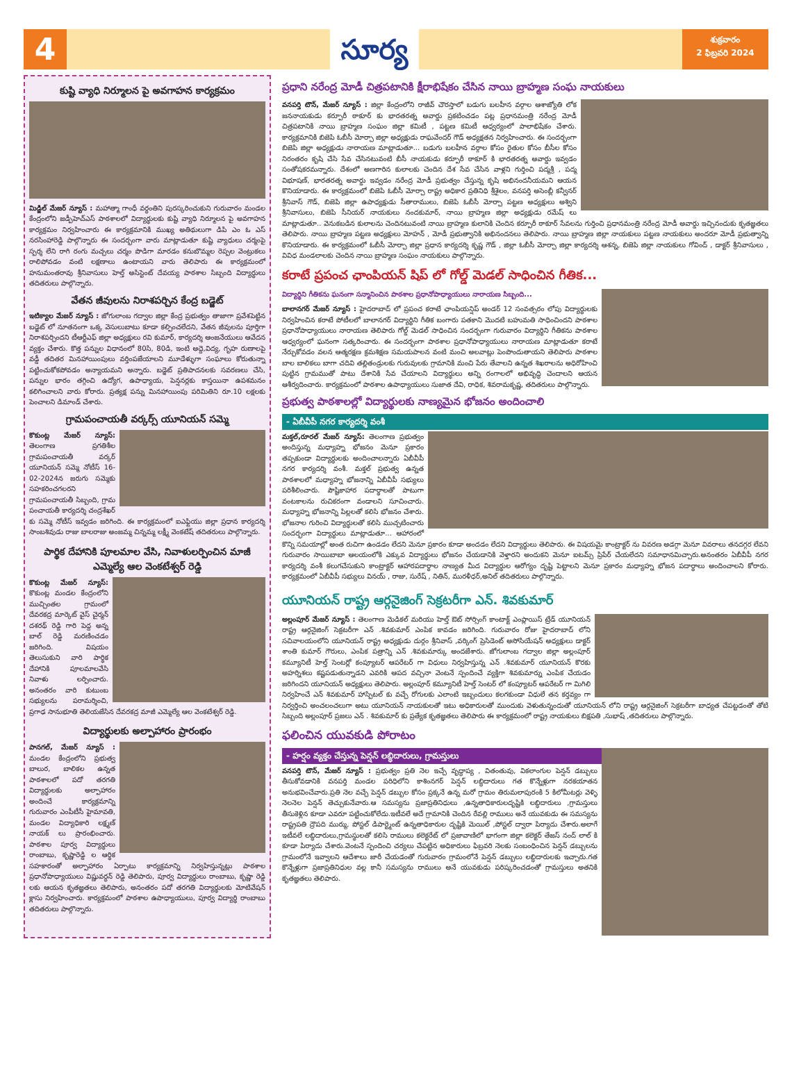4
సూర్య
శుక్రవారం
2 ఫిబ్రవరి 2024
కుష్టి వ్యాధి నిర్మూలన పై అవగాహన కార్యక్రమం
మిడ్జిల్ మేజర్ న్యూస్ : మహాత్మా గాంధీ వర్ధంతిని పురస్కరించుకుని గురువారం మండల కేంద్రంలోని జడ్పీహెచ్ఎస్ పాఠశాలలో విద్యార్థులకు కుష్టి వ్యాధి నిర్మూలన పై అవగాహన కార్యక్రమం నిర్వహించారు ఈ కార్యక్రమానికి ముఖ్య అతిథులుగా డిపి ఎం ఓ ఎస్ నరసింహారెడ్డి పాల్గొన్నారు ఈ సందర్భంగా వారు మాట్లాడుతూ కుష్టి వ్యాధులు చర్మంపై స్పర్శ లేని రాగి రంగు మచ్చలు చర్మం పొడిగా మారడం కనుబొమ్మల రెప్పల వెంట్రుకలు రాలిపోవడం వంటి లక్షణాలు ఉంటాయని వారు తెలిపారు ఈ కార్యక్రమంలో హనుమంతరావు శ్రీనివాసులు హెల్త్ అసిస్టెంట్ దేవయ్య పాఠశాల సిబ్బంది విద్యార్థులు తదితరులు పాల్గొన్నారు.
వేతన జీవులను నిరాశపర్చిన కేంద్ర బడ్జెట్
ఇటిక్యాల మేజర్ న్యూస్ : జోగులాంబ గద్వాల జిల్లా కేంద్ర ప్రభుత్వం తాజాగా ప్రవేశపెట్టిన బడ్జెట్ లో నూతనంగా ఒక్క వెసులుబాటు కూడా కల్పించలేదని, వేతన జీవులను పూర్తిగా నిరాశపర్చిందని టీఆర్టీఎఫ్ జిల్లా అధ్యక్షులు రవి కుమార్, కార్యదర్శి ఆంజనేయులు ఆవేదన వ్యక్తం చేశారు. కొత్త పన్నుల విధానంలో 80సి, 80డి, ఇంటి అద్దె,విద్య, గృహ రుణాలపై వడ్డీ తదితర మినహాయింపులు వర్తింపజేయాలని మూడేళ్ళుగా సంఘాలు కోరుతున్నా పట్టించుకోకపోవడం అన్యాయమని అన్నారు. బడ్జెట్ ప్రతిపాదనలకు సవరణలు చేసి, పన్నుల భారం తగ్గించి ఉద్యోగ, ఉపాధ్యాయ, పెన్షనర్లకు కాస్తయినా ఉపశమనం కలిగించాలని వారు కోరారు. ప్రత్యక్ష పన్ను మినహాయింపు పరిమితిని రూ.10 లక్షలకు పెంచాలని డిమాండ్ చేశారు.
గ్రామపంచాయతీ వర్కర్స్ యూనియన్ సమ్మె
కొకుంట్ల మేజర్ న్యూస్: తెలంగాణ ప్రగతిశీల గ్రామపంచాయతీ వర్కర్ యూనియన్ సమ్మె నోటీస్ 16- 02-2024న జరుగు సమ్మెకు సహకరించగలరని గ్రామపంచాయతీ సిబ్బంది, గ్రామ పంచాయతీ కార్యదర్శి చంద్రశేఖర్ కు సమ్మె నోటీస్ ఇవ్వడం జరిగింది. ఈ కార్యక్రమంలో ఐఎఫ్టియు జిల్లా ప్రధాన కార్యదర్శి సాంబశివుడు రాజు బాలరాజు అంజమ్మ చిన్నమ్మ లక్ష్మీ వెంకటేష్ తదితరులు పాల్గొన్నారు.
పార్థిక దేహానికి పూలమాల వేసి, నివాళులర్పించిన మాజీ ఎమ్మెల్యే ఆల వెంకటేశ్వర్ రెడ్డి
కొకుంట్ల మేజర్ న్యూస్: కొకుంట్ల మండల కేంద్రంలోని ముచ్చింతల గ్రామంలో దేవరకద్ర మార్కెట్ వైస్ చైర్మన్ దశరథ్ రెడ్డి గారి పెద్ద అన్న బాల్ రెడ్డి మరణించడం జరిగింది. విషయం తెలుసుకుని వారి పార్థిక దేహానికి పూలమాలవేసి నివాళు లర్పించారు. అనంతరం వారి కుటుంబ సభ్యులను పరామర్శించి, ప్రగాఢ సానుభూతి తెలియజేసిన దేవరకద్ర మాజీ ఎమ్మెల్యే ఆల వెంకటేశ్వర్ రెడ్డి.
విద్యార్థులకు అల్పాహారం ప్రారంభం
పానగల్, మేజర్ న్యూస్ : మండల కేంద్రంలోని ప్రభుత్వ బాలుర, బాలికల ఉన్నత పాఠశాలలో పదో తరగతి విద్యార్థులకు అల్పాహారం అందించే కార్యక్రమాన్ని గురువారం ఎంపీటీసీ హైమావతి, మండల విద్యాధికారి లక్ష్మణ్ నాయక్ లు ప్రారంభించారు. పాఠశాల పూర్వ విద్యార్థులు రాంబాబు, కృష్ణారెడ్డి ల ఆర్థిక సహకారంతో అల్పాహారం ఏర్పాటు కార్యక్రమాన్ని నిర్వహిస్తున్నట్లు పాఠశాల ప్రధానోపాధ్యాయులు విష్ణువర్ధన్ రెడ్డి తెలిపారు, పూర్వ విద్యార్థులు రాంబాబు, కృష్ణా రెడ్డి లకు ఆయన కృతజ్ఞతలు తెలిపారు, అనంతరం పదో తరగతి విద్యార్థులకు మోటివేషన్ క్లాసు నిర్వహించారు. కార్యక్రమంలో పాఠశాల ఉపాధ్యాయులు, పూర్వ విద్యార్థి రాంబాబు తదితరులు పాల్గొన్నారు.
ప్రధాని నరేంద్ర మోడీ చిత్రపటానికి క్షీరాభిషేకం చేసిన నాయి బ్రాహ్మణ సంఘ నాయకులు
వనపర్తి టౌన్, మేజర్ న్యూస్ : జిల్లా కేంద్రంలోని రాజీవ్ చౌరస్తాలో బడుగు బలహీన వర్గాల ఆశాజ్యోతి లోక జననాయకుడు కర్పూరీ ఠాకూర్ కు భారతరత్న అవార్డు ప్రకటించడం పట్ల ప్రధానమంత్రి నరేంద్ర మోడీ చిత్రపటానికి నాయి బ్రాహ్మణ సంఘం జిల్లా కమిటీ , పట్టణ కమిటీ ఆధ్వర్యంలో పాలాభిషేకం చేశారు. కార్యక్రమానికి బిజెపి ఓబీసీ మోర్చా జిల్లా అధ్యక్షుడు రాఘవేందర్ గౌడ్ అధ్యక్షతన నిర్వహించారు. ఈ సందర్భంగా బిజెపి జిల్లా అధ్యక్షుడు నారాయణ మాట్లాడుతూ... బడుగు బలహీన వర్గాల కోసం రైతుల కోసం బీసీల కోసం నిరంతరం కృషి చేసి సేవ చేసినటువంటి బీసీ నాయకుడు కర్పూరీ ఠాకూర్ కి భారతరత్న అవార్డు ఇవ్వడం సంతోషకరమన్నారు. దేశంలో అణగారిన కులాలకు చెందిన దేశ సేవ చేసిన వాళ్లని గుర్తించి పద్మశ్రీ , పద్మ విభూషణ్, భారతరత్న అవార్డు ఇవ్వడం నరేంద్ర మోడీ ప్రభుత్వం చేస్తున్న కృషి అభినందనీయమని ఆయన కొనియాడారు. ఈ కార్యక్రమంలో బిజెపి ఓబీసీ మోర్చా రాష్ట్ర అధికార ప్రతినిధి శ్రీశైలం, వనపర్తి అసెంబ్లీ కన్వీనర్ శ్రీనివాస్ గౌడ్, బిజెపి జిల్లా ఉపాధ్యక్షుడు సీతారాములు, బిజెపి ఓబీసీ మోర్చా పట్టణ అధ్యక్షులు అశ్విని శ్రీనివాసులు, బిజెపి సీనియర్ నాయకులు నందకుమార్, నాయి బ్రాహ్మణ జిల్లా అధ్యక్షుడు రమేష్ లు మాట్లాడుతూ.. వెనుకబడిన కులాలను చెందినటువంటి నాయి బ్రాహ్మణ కులానికి చెందిన కర్పూరీ ఠాకూర్ సేవలను గుర్తించి ప్రధానమంత్రి నరేంద్ర మోడీ అవార్డు ఇచ్చినందుకు కృతజ్ఞతలు తెలిపారు. నాయి బ్రాహ్మణ పట్టణ అధ్యక్షులు మోహన్ , మోడీ ప్రభుత్వానికి అభినందనలు తెలిపారు. నాయి బ్రాహ్మణ జిల్లా నాయకులు పట్టణ నాయకులు అందరూ మోడీ ప్రభుత్వాన్ని కొనియాడారు. ఈ కార్యక్రమంలో ఓబీసీ మోర్చా జిల్లా ప్రధాన కార్యదర్శి కృష్ణ గౌడ్ , జిల్లా ఓబీసీ మోర్చా జిల్లా కార్యదర్శి ఆశన్న, బిజెపి జిల్లా నాయకులు గోవింద్ , డాక్టర్ శ్రీనివాసులు , వివిధ మండలాలకు చెందిన నాయి బ్రాహ్మణ సంఘం నాయకులు పాల్గొన్నారు.
కరాటే ప్రపంచ ఛాంపియన్ షిప్ లో గోల్డ్ మెడల్ సాధించిన గీతిక...
విద్యార్థిని గీతికను ఘనంగా సన్మానించిన పాఠశాల ప్రధానోపాధ్యాయులు నారాయణ సిబ్బంది...
బాలానగర్ మేజర్ న్యూస్ : హైదరాబాద్ లో ప్రపంచ కరాటే ఛాంపియన్షిప్ అండర్ 12 సంవత్సరం లోపు విద్యార్థులకు నిర్వహించిన కరాటే పోటీలలో బాలానగర్ విద్యార్థిని గీతిక బంగారు పతకాని మొదటి బహుమతి సాధించిందని పాఠశాల ప్రధానోపాధ్యాయులు నారాయణ తెలిపారు గోల్డ్ మెడల్ సాధించిన సందర్భంగా గురువారం విద్యార్థిని గీతికను పాఠశాల ఆధ్వర్యంలో ఘనంగా సత్కరించారు. ఈ సందర్భంగా పాఠశాల ప్రధానోపాధ్యాయులు నారాయణ మాట్లాడుతూ కరాటే నేర్చుకోవడం వలన ఆత్మరక్షణ క్రమశిక్షణ సమయపాలన వంటి మంచి అలవాట్లు పెంపొందుతాయని తెలిపారు పాఠశాల బాల బాలికలు బాగా చదివి తల్లితండ్రులకు గురువులకు గ్రామానికి మంచి పేరు తేవాలని ఉన్నత శిఖరాలను అధిరోహించి పుట్టిన గ్రామముతో పాటు దేశానికి సేవ చేయాలని విద్యార్థులు అన్ని రంగాలలో అభివృద్ధి చెందాలని ఆయన ఆశీర్వదించారు. కార్యక్రమంలో పాఠశాల ఉపాధ్యాయులు సుజాత దేవి, రాధిక, శివరామకృష్ణ, తదితరులు పాల్గొన్నారు.
ప్రభుత్వ పాఠశాలల్లో విద్యార్థులకు నాణ్యమైన భోజనం అందించాలి
- ఏబీవీపీ నగర కార్యదర్శి వంశీ
మక్తల్,రూరల్ మేజర్ న్యూస్: తెలంగాణ ప్రభుత్వం అందిస్తున్న మధ్యాహ్న భోజనం మెనూ ప్రకారం తప్పకుండా విద్యార్థులకు అందించాలన్నారు ఏబీవీపీ నగర కార్యదర్శి వంశీ. మక్తల్ ప్రభుత్వ ఉన్నత పాఠశాలలో మధ్యాహ్న భోజనాన్ని ఏబీవీపీ సభ్యులు పరిశీలించారు. పౌష్టికాహార పదార్థాలతో పాటుగా వంటకాలను రుచికరంగా వండాలని సూచించారు. మధ్యాహ్న భోజనాన్ని పిల్లలతో కలిసి భోజనం చేశారు. భోజనాల గురించి విద్యార్థులతో కలిసి ముచ్చటించారు సందర్భంగా విద్యార్థులు మాట్లాడుతూ... ఆహారంలో కొన్ని సమయాల్లో అంత రుచిగా ఉండడం లేదని మెనూ ప్రకారం కూడా అందడం లేదని విద్యార్థులు తెలిపారు. ఈ విషయమై కాంట్రాక్టర్ ను వివరణ అడగ్గా మెనూ వివరాలు తనదగ్గర లేవని గురువారం సాయిబాబా ఆలయంలోకి ఎక్కువ విద్యార్థులు భోజనం చేయడానికి వెళ్తారని అందుకని మెనూ ఐటమ్స్ ప్రిపేర్ చేయలేదని సమాధానమిచ్చారు.అనంతరం ఏబీవీపీ నగర కార్యదర్శి వంశీ కలుగచేసుకుని కాంట్రాక్టర్ ఆహారపదార్థాల నాణ్యత మీద విద్యార్థుల ఆరోగ్యం దృష్టి పెట్టాలని మెనూ ప్రకారం మధ్యాహ్న భోజన పదార్థాలు అందించాలని కోరారు. కార్యక్రమంలో ఏబీవీపీ సభ్యులు వినయ్ , రాజు, సురేష్ , నితిన్, మురళీధర్,అనిల్ తదితరులు పాల్గొన్నారు.
యూనియన్ రాష్ట్ర ఆర్గనైజింగ్ సెక్రటరీగా ఎన్. శివకుమార్
అల్లంపూర్ మేజర్ న్యూస్ : తెలంగాణ మెడికల్ మరియు హెల్త్ ఔట్ సోర్సింగ్ కాంటాక్ట్ ఎంప్లాయిస్ ట్రేడ్ యూనియన్ రాష్ట్ర ఆర్గనైజింగ్ సెక్రటరీగా ఎన్ .శివకుమార్ ఎంపిక కావడం జరిగింది. గురువారం రోజు హైదరాబాద్ లోని సచివాలయంలోని యూనియన్ రాష్ట్ర అధ్యక్షుడు దుర్గం శ్రీనివాస్ ,వర్కింగ్ ప్రెసిడెంట్ అసోసియేషన్ అధ్యక్షులు డాక్టర్ శాంతి కుమార్ గౌరులు, ఎంపిక పత్రాన్ని ఎన్ .శివకుమార్కు అందజేశారు. జోగులాంబ గద్వాల జిల్లా అల్లంపూర్ కమ్యూనిటీ హెల్త్ సెంటర్లో కంప్యూటర్ ఆపరేటర్ గా విధులు నిర్వహిస్తున్న ఎన్ .శివకుమార్ యూనియన్ కొరకు అహర్నిశలు కష్టపడుతున్నాడని ఎవరికి ఆపద వచ్చినా వెంటనే స్పందించే వ్యక్తిగా శివకుమార్ను ఎంపిక చేయడం జరిగిందని యూనియన్ అధ్యక్షులు తెలిపారు. అల్లంపూర్ కమ్యూనిటీ హెల్త్ సెంటర్ లో కంప్యూటర్ ఆపరేటర్ గా మిగిలి నిర్వహించే ఎన్ శివకుమార్ హాస్పిటల్ కు వచ్చే రోగులకు ఎలాంటి ఇబ్బందులు కలగకుండా విధులే తన కర్తవ్యం గా నిర్వర్తించి అంచలంచలుగా అటు యూనియన్ నాయకులతో ఇటు అధికారులతో ముందుకు వెళుతున్నందుతో యూనియన్ లోని రాష్ట్ర ఆర్గనైజింగ్ సెక్రటరీగా బాధ్యత చేపట్టడంతో తోటి సిబ్బంది అల్లంపూర్ ప్రజలు ఎన్ . శివకుమార్ కు ప్రత్యేక కృతజ్ఞతలు తెలిపారు ఈ కార్యక్రమంలో రాష్ట్ర నాయకులు బిక్షపతి ,సుభాష్ ,తదితరులు పాల్గొన్నారు.
ఫలించిన యువకుడి పోరాటం
- హర్షం వ్యక్తం చేస్తున్న పెన్షన్ లబ్ధిదారులు, గ్రామస్తులు
వనపర్తి టౌన్, మేజర్ న్యూస్ : ప్రభుత్వం ప్రతి నెల ఇచ్చే వృద్ధాప్య , వితంతువు, వికలాంగుల పెన్షన్ డబ్బులు తీసుకోవడానికి వనపర్తి మండల పరిధిలోని కాశింనగర్ పెన్షన్ లబ్ధిదారులు గత కొన్నేళ్లుగా నరకయాతన అనుభవించేవారు.ప్రతి నెల వచ్చే పెన్షన్ డబ్బుల కోసం ప్రక్కనే ఉన్న మరో గ్రామం తిరుమలాపురంకి 5 కిలోమీటర్లు వెళ్ళి నెలనెల పెన్షన్ తెచ్చుకునేవారు.ఆ సమస్యను ప్రజాప్రతినిధులు ,ఉన్నతాధికారులదృష్టికి లబ్ధిదారులు ,గ్రామస్తులు తీసుకెళ్లిన కూడా ఎవరూ పట్టించుకోలేదు.ఇటీవలే అదే గ్రామానికి చెందిన రేవల్లి రాములు అనే యువకుడు ఈ సమస్యను రాష్ట్రపతి ద్రౌపది ముర్ము, పోస్టల్ డిపార్ట్మెంట్ ఉన్నతాధికారుల దృష్టికి మెయిల్ ,పోస్టల్ ద్వారా పిర్యాదు చేశారు.అలాగే ఇటీవలే లబ్ధిదారులు,గ్రామస్థులతో కలిసి రాములు కలెక్టరేట్ లో ప్రజావాణిలో భాగంగా జిల్లా కలెక్టర్ తేజస్ నంద్ లాల్ కి కూడా పిర్యాదు చేశారు.వెంటనే స్పందించి చర్యలు చేపట్టిన అధికారులు ఫిబ్రవరి నెలకు సంబంధించిన పెన్షన్ డబ్బులను గ్రామంలోనే ఇవ్వాలని ఆదేశాలు జారీ చేయడంతో గురువారం గ్రామంలోనే పెన్షన్ డబ్బులు లబ్ధిదారులకు ఇచ్చారు.గత కొన్నేళ్లుగా ప్రజాప్రతినిధుల వల్ల కానీ సమస్యను రాములు అనే యువకుడు పరిష్కరించడంతో గ్రామస్తులు అతనికి కృతజ్ఞతలు తెలిపారు.